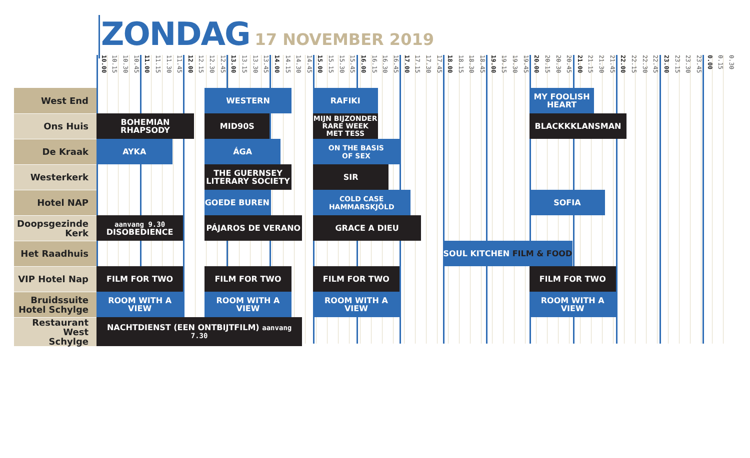ZONDAG 17 NOVEMBER 2019
| | 10.00 | 10.15 | 10.30 | 10.45 | 11.00 | 11.15 | 11.30 | 11.45 | 12.00 | 12.15 | 12.30 | 12.45 | 13.00 | 13.15 | 13.30 | 13.45 | 14.00 | 14.15 | 14.30 | 14.45 | 15.00 | 15.15 | 15.30 | 15.45 | 16.00 | 16.15 | 16.30 | 16.45 | 17.00 | 17.15 | 17.30 | 17.45 | 18.00 | 18.15 | 18.30 | 18.45 | 19.00 | 19.15 | 19.30 | 19.45 | 20.00 | 20.15 | 20.30 | 20.45 | 21.00 | 21.15 | 21.30 | 21.45 | 22.00 | 22.15 | 22.30 | 22.45 | 23.00 | 23.15 | 23.30 | 23.45 | 0.00 | 0.15 | 0.30 |
| --- | --- | --- | --- | --- | --- | --- | --- | --- | --- | --- | --- | --- | --- | --- | --- | --- | --- | --- | --- | --- | --- | --- | --- | --- | --- | --- | --- | --- | --- | --- | --- | --- | --- | --- | --- | --- | --- | --- | --- | --- | --- | --- | --- | --- | --- | --- | --- | --- | --- | --- | --- | --- | --- | --- | --- | --- | --- | --- | --- |
| West End | | | | | | | | | | | WESTERN | | | | | | | | | | RAFIKI | | | | | | | | | | | | | | | | | | | | MY FOOLISH HEART | | | | | | | | | | | | | | | | | | |
| Ons Huis | BOHEMIAN RHAPSODY | | | | | | | | | | MID90S | | | | | | | | | | MIJN BIJZONDER RARE WEEK MET TESS | | | | | | | | | | | | | | | | | | | | BLACKKKLANSMAN | | | | | | | | | | | | | | | | | | |
| De Kraak | AYKA | | | | | | | | | | ÁGA | | | | | | | | | | ON THE BASIS OF SEX | | | | | | | | | | | | | | | | | | | | | | | | | | | | | | | | | | | | | | |
| Westerkerk | | | | | | | | | | | THE GUERNSEY LITERARY SOCIETY | | | | | | | | | | SIR | | | | | | | | | | | | | | | | | | | | | | | | | | | | | | | | | | | | | | |
| Hotel NAP | | | | | | | | | | | GOEDE BUREN | | | | | | | | | | COLD CASE HAMMARSKJÖLD | | | | | | | | | | | | | | | | | | | | SOFIA | | | | | | | | | | | | | | | | | | |
| Doopsgezinde Kerk | aanvang 9.30 DISOBEDIENCE | | | | | | | | | | PÁJAROS DE VERANO | | | | | | | | | | GRACE A DIEU | | | | | | | | | | | | | | | | | | | | | | | | | | | | | | | | | | | | | | |
| Het Raadhuis | | | | | | | | | | | | | | | | | | | | | | | | | | | | | | | | | SOUL KITCHEN FILM & FOOD | | | | | | | | | | | | | | | | | | | | | | | | | | |
| VIP Hotel Nap | FILM FOR TWO | | | | | | | | | | FILM FOR TWO | | | | | | | | | | FILM FOR TWO | | | | | | | | | | | | | | | | | | | | FILM FOR TWO | | | | | | | | | | | | | | | | | | |
| Bruidssuite Hotel Schylge | ROOM WITH A VIEW | | | | | | | | | | ROOM WITH A VIEW | | | | | | | | | | ROOM WITH A VIEW | | | | | | | | | | | | | | | | | | | | ROOM WITH A VIEW | | | | | | | | | | | | | | | | | | |
| Restaurant West Schylge | NACHTDIENST (EEN ONTBIJTFILM) aanvang 7.30 | | | | | | | | | | | | | | | | | | | | | | | | | | | | | | | | | | | | | | | | | | | | | | | | | | | | | | | | | | |